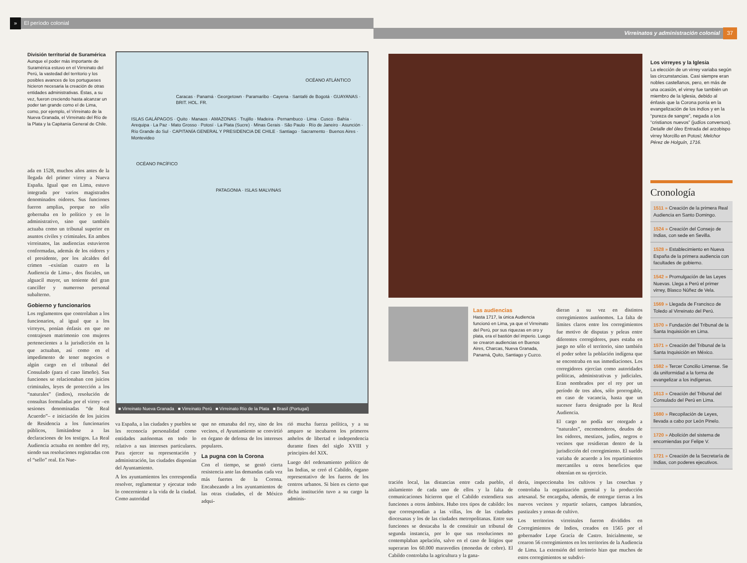» El período colonial
División territorial de Suramérica
Aunque el poder más importante de Suramérica estuvo en el Virreinato del Perú, la vastedad del territorio y los posibles avances de los portugueses hicieron necesaria la creación de otras entidades administrativas. Éstas, a su vez, fueron creciendo hasta alcanzar un poder tan grande como el de Lima, como, por ejemplo, el Virreinato de la Nueva Granada, el Virreinato del Río de la Plata y la Capitanía General de Chile.
ada en 1528, muchos años antes de la llegada del primer virrey a Nueva España. Igual que en Lima, estuvo integrada por varios magistrados denominados oidores. Sus funciones fueron amplias, porque no sólo gobernaba en lo político y en lo administrativo, sino que también actuaba como un tribunal superior en asuntos civiles y criminales. En ambos virreinatos, las audiencias estuvieron conformadas, además de los oidores y el presidente, por los alcaldes del crimen –existían cuatro en la Audiencia de Lima–, dos fiscales, un alguacil mayor, un teniente del gran canciller y numeroso personal subalterno.
Gobierno y funcionarios
Los reglamentos que controlaban a los funcionarios, al igual que a los virreyes, ponían énfasis en que no contrajesen matrimonio con mujeres pertenecientes a la jurisdicción en la que actuaban, así como en el impedimento de tener negocios o algún cargo en el tribunal del Consulado (para el caso limeño). Sus funciones se relacionaban con juicios criminales, leyes de protección a los “naturales” (indios), resolución de consultas formuladas por el virrey –en sesiones denominadas “de Real Acuerdo”– e iniciación de los juicios de Residencia a los funcionarios públicos, limitándose a las declaraciones de los testigos. La Real Audiencia actuaba en nombre del rey, siendo sus resoluciones registradas con el “sello” real. En Nue-
OCÉANO ATLÁNTICO
Caracas · Panamá · Georgetown · Paramaribo · Cayena · Santafé de Bogotá · GUAYANAS · BRIT. HOL. FR.
ISLAS GALÁPAGOS · Quito · Manaos · AMAZONAS · Trujillo · Madeira · Pernambuco · Lima · Cusco · Bahía · Arequipa · La Paz · Mato Grosso · Potosí · La Plata (Sucre) · Minas Gerais · São Paulo · Río de Janeiro · Asunción · Río Grande do Sul · CAPITANÍA GENERAL Y PRESIDENCIA DE CHILE · Santiago · Sacramento · Buenos Aires · Montevideo
OCÉANO PACÍFICO
PATAGONIA · ISLAS MALVINAS
■ Virreinato Nueva Granada ■ Virreinato Perú ■ Virreinato Río de la Plata ■ Brasil (Portugal)
va España, a las ciudades y pueblos se les reconocía personalidad como entidades autónomas en todo lo relativo a sus intereses particulares. Para ejercer su representación y administración, las ciudades disponían del Ayuntamiento.
A los ayuntamientos les correspondía resolver, reglamentar y ejecutar todo lo concerniente a la vida de la ciudad. Como autoridad
que no emanaba del rey, sino de los vecinos, el Ayuntamiento se convirtió en órgano de defensa de los intereses populares.
La pugna con la Corona
Con el tiempo, se gestó cierta resistencia ante las demandas cada vez más fuertes de la Corona. Encabezando a los ayuntamientos de las otras ciudades, el de México adqui-
rió mucha fuerza política, y a su amparo se incubaron los primeros anhelos de libertad e independencia durante fines del siglo XVIII y principios del XIX.
Luego del ordenamiento político de las Indias, se creó el Cabildo, órgano representativo de los fueros de los centros urbanos. Si bien es cierto que dicha institución tuvo a su cargo la adminis-
Virreinatos y administración colonial 37
Las audiencias
Hasta 1717, la única Audiencia funcionó en Lima, ya que el Virreinato del Perú, por sus riquezas en oro y plata, era el bastión del imperio. Luego se crearon audiencias en Buenos Aires, Charcas, Nueva Granada, Panamá, Quito, Santiago y Cuzco.
dieran a su vez en distintos corregimientos autónomos. La falta de límites claros entre los corregimientos fue motivo de disputas y peleas entre diferentes corregidores, pues estaba en juego no sólo el territorio, sino también el poder sobre la población indígena que se encontraba en sus inmediaciones. Los corregidores ejercían como autoridades políticas, administrativas y judiciales. Eran nombrados por el rey por un período de tres años, sólo prorrogable, en caso de vacancia, hasta que un sucesor fuera designado por la Real Audiencia.
El cargo no podía ser otorgado a “naturales”, encomenderos, deudos de los oidores, mestizos, judíos, negros o vecinos que residieran dentro de la jurisdicción del corregimiento. El sueldo variaba de acuerdo a los repartimientos mercantiles u otros beneficios que obtenían en su ejercicio.
tración local, las distancias entre cada pueblo, el aislamiento de cada uno de ellos y la falta de comunicaciones hicieron que el Cabildo extendiera sus funciones a otros ámbitos. Hubo tres tipos de cabildo: los que correspondían a las villas, los de las ciudades diocesanas y los de las ciudades metropolitanas. Entre sus funciones se destacaba la de constituir un tribunal de segunda instancia, por lo que sus resoluciones no contemplaban apelación, salvo en el caso de litigios que superaran los 60.000 maravedíes (monedas de cobre). El Cabildo controlaba la agricultura y la gana-
dería, inspeccionaba los cultivos y las cosechas y controlaba la organización gremial y la producción artesanal. Se encargaba, además, de entregar tierras a los nuevos vecinos y repartir solares, campos labrantíos, pastizales y zonas de cultivo.
Los territorios virreinales fueron divididos en Corregimientos de Indios, creados en 1565 por el gobernador Lope Gracía de Castro. Inicialmente, se crearon 56 corregimientos en los territorios de la Audiencia de Lima. La extensión del territorio hizo que muchos de estos corregimientos se subdivi-
Los virreyes y la Iglesia
La elección de un virrey variaba según las circunstancias. Casi siempre eran nobles castellanos, pero, en más de una ocasión, el virrey fue también un miembro de la Iglesia, debido al énfasis que la Corona ponía en la evangelización de los indios y en la “pureza de sangre”, negada a los “cristianos nuevos” (judíos conversos). Detalle del óleo Entrada del arzobispo virrey Morcillo en Potosí; Melchor Pérez de Holguín, 1716.
Cronología
1511 » Creación de la primera Real Audiencia en Santo Domingo.
1524 » Creación del Consejo de Indias, con sede en Sevilla.
1528 » Establecimiento en Nueva España de la primera audiencia con facultades de gobierno.
1542 » Promulgación de las Leyes Nuevas. Llega a Perú el primer virrey, Blasco Núñez de Vela.
1569 » Llegada de Francisco de Toledo al Virreinato del Perú.
1570 » Fundación del Tribunal de la Santa Inquisición en Lima.
1571 » Creación del Tribunal de la Santa Inquisición en México.
1582 » Tercer Concilio Limense. Se da uniformidad a la forma de evangelizar a los indígenas.
1613 » Creación del Tribunal del Consulado del Perú en Lima.
1680 » Recopilación de Leyes, llevada a cabo por León Pinelo.
1720 » Abolición del sistema de encomiendas por Felipe V.
1721 » Creación de la Secretaría de Indias, con poderes ejecutivos.